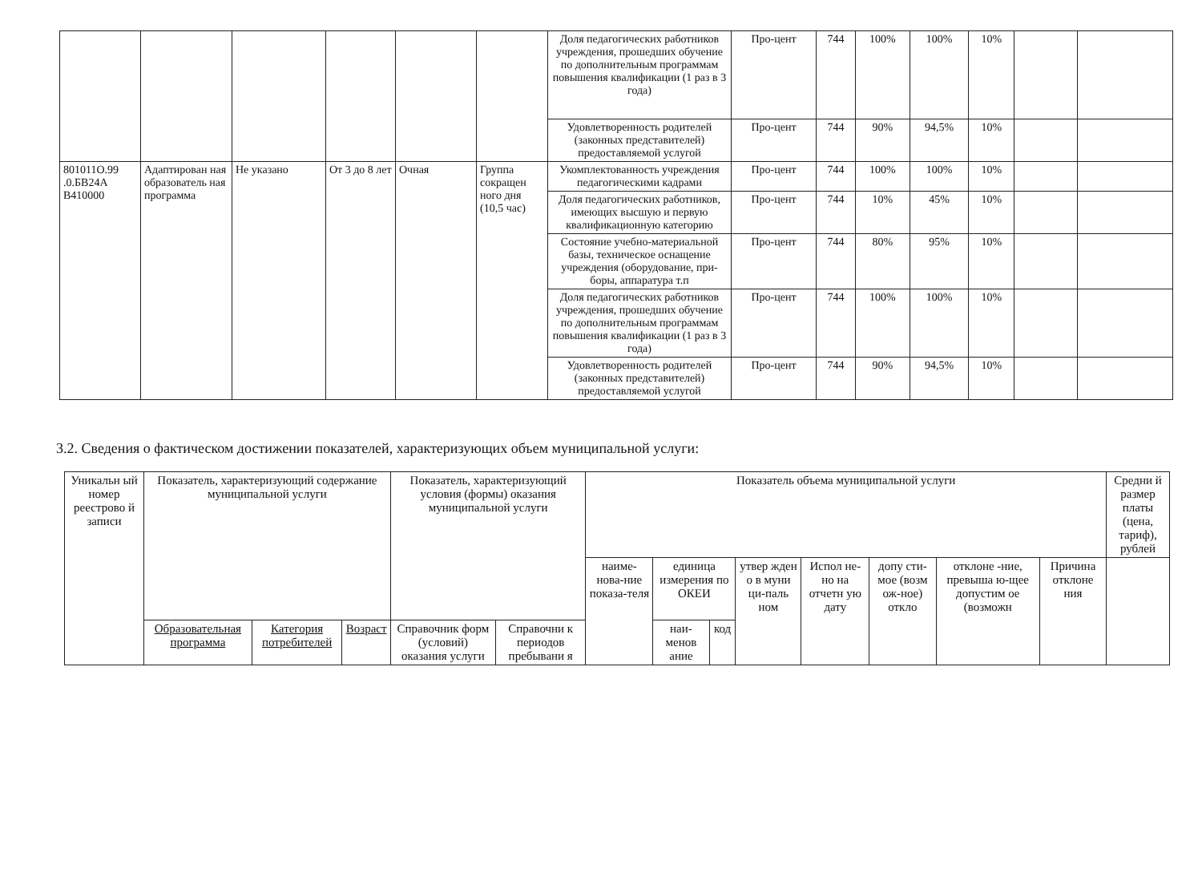| | | | | | | Доля педагогических работников учреждения, прошедших обучение по дополнительным программам повышения квалификации (1 раз в 3 года) | Про-цент | 744 | 100% | 100% | 10% | | |
| | | | | | | Удовлетворенность родителей (законных представителей) предоставляемой услугой | Про-цент | 744 | 90% | 94,5% | 10% | | |
| 801011О.99 .0.БВ24А В410000 | Адаптирован ная образователь ная программа | Не указано | От 3 до 8 лет | Очная | Группа сокращен ного дня (10,5 час) | Укомплектованность учреждения педагогическими кадрами | Про-цент | 744 | 100% | 100% | 10% | | |
| | | | | | | Доля педагогических работников, имеющих высшую и первую квалификационную категорию | Про-цент | 744 | 10% | 45% | 10% | | |
| | | | | | | Состояние учебно-материальной базы, техническое оснащение учреждения (оборудование, при-боры, аппаратура т.п | Про-цент | 744 | 80% | 95% | 10% | | |
| | | | | | | Доля педагогических работников учреждения, прошедших обучение по дополнительным программам повышения квалификации (1 раз в 3 года) | Про-цент | 744 | 100% | 100% | 10% | | |
| | | | | | | Удовлетворенность родителей (законных представителей) предоставляемой услугой | Про-цент | 744 | 90% | 94,5% | 10% | | |
3.2. Сведения о фактическом достижении показателей, характеризующих объем муниципальной услуги:
| Уникальн ый номер реестрово й записи | Показатель, характеризующий содержание муниципальной услуги | | | Показатель, характеризующий условия (формы) оказания муниципальной услуги | | Показатель объема муниципальной услуги | | | | | | | | Средни й размер платы (цена, тариф), рублей |
| --- | --- | --- | --- | --- | --- | --- | --- | --- | --- | --- | --- | --- | --- | --- |
| | | | | | | наиме-нова-ние показа-теля | единица измерения по ОКЕИ | | утвер жден о в муни ци-паль ном | Испол не-но на отчетн ую дату | допу сти-мое (возм ож-ное) откло | отклоне -ние, превыша ю-щее допустим ое (возможн | Причина отклоне ния | |
| | Образовательная программа | Категория потребителей | Возраст | Справочник форм (условий) оказания услуги | Справочни к периодов пребывани я | | наи-менов ание | код | | | | | | |